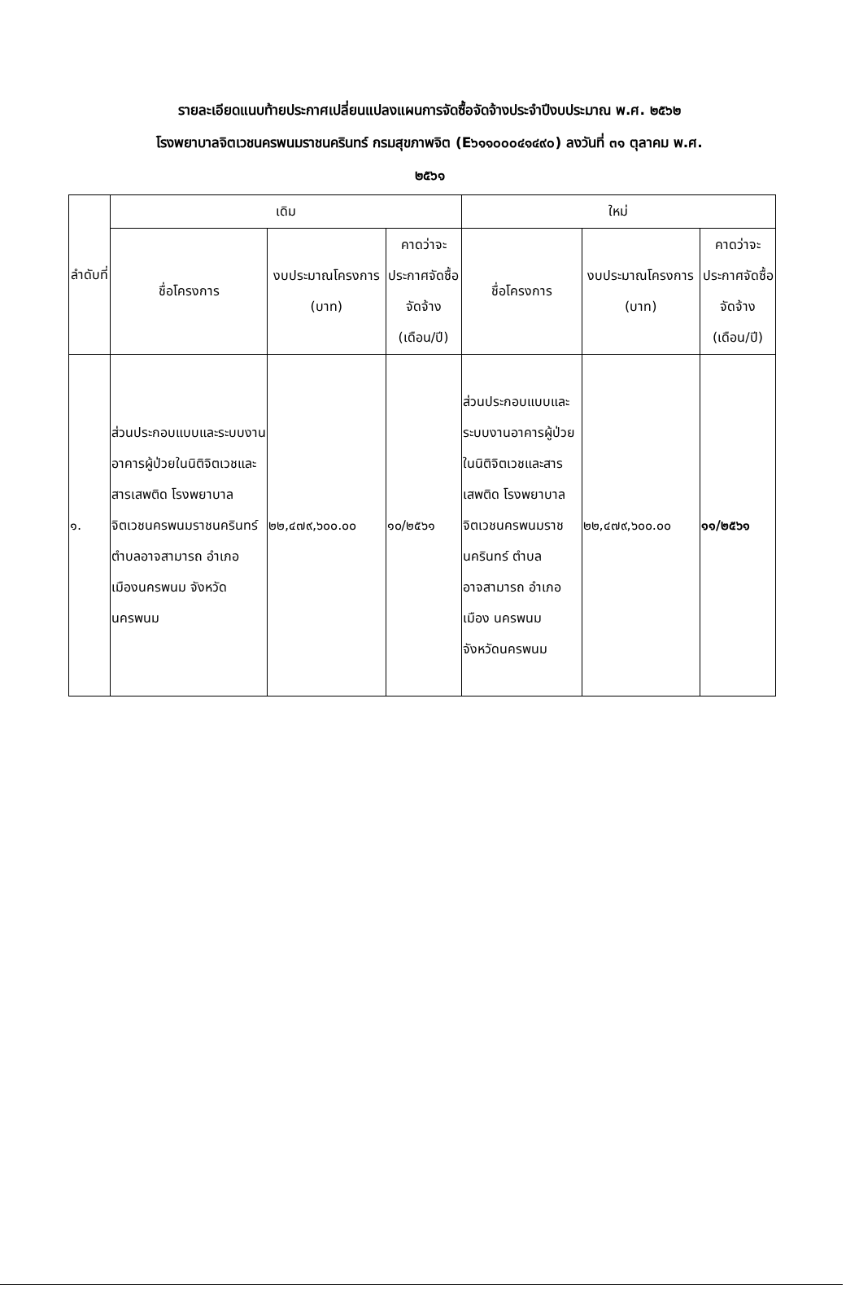รายละเอียดแนบท้ายประกาศเปลี่ยนแปลงแผนการจัดซื้อจัดจ้างประจำปีงบประมาณ พ.ศ. ๒๕๖๒
โรงพยาบาลจิตเวชนครพนมราชนครินทร์ กรมสุขภาพจิต (E๖๑๑๐๐๐๔๑๔๙๐) ลงวันที่ ๓๑ ตุลาคม พ.ศ.
๒๕๖๑
| ลำดับที่ | เดิม | | | ใหม่ | | |
| --- | --- | --- | --- | --- | --- | --- |
| | ชื่อโครงการ | งบประมาณโครงการ (บาท) | คาดว่าจะประกาศจัดซื้อจัดจ้าง (เดือน/ปี) | ชื่อโครงการ | งบประมาณโครงการ (บาท) | คาดว่าจะประกาศจัดซื้อจัดจ้าง (เดือน/ปี) |
| ๑. | ส่วนประกอบแบบและระบบงานอาคารผู้ป่วยในนิติจิตเวชและสารเสพติด โรงพยาบาลจิตเวชนครพนมราชนครินทร์ ตำบลอาจสามารถ อำเภอเมืองนครพนม จังหวัดนครพนม | ๒๒,๔๗๙,๖๐๐.๐๐ | ๑๐/๒๕๖๑ | ส่วนประกอบแบบและระบบงานอาคารผู้ป่วยในนิติจิตเวชและสารเสพติด โรงพยาบาลจิตเวชนครพนมราชนครินทร์ ตำบลอาจสามารถ อำเภอเมือง นครพนม จังหวัดนครพนม | ๒๒,๔๗๙,๖๐๐.๐๐ | ๑๑/๒๕๖๑ |